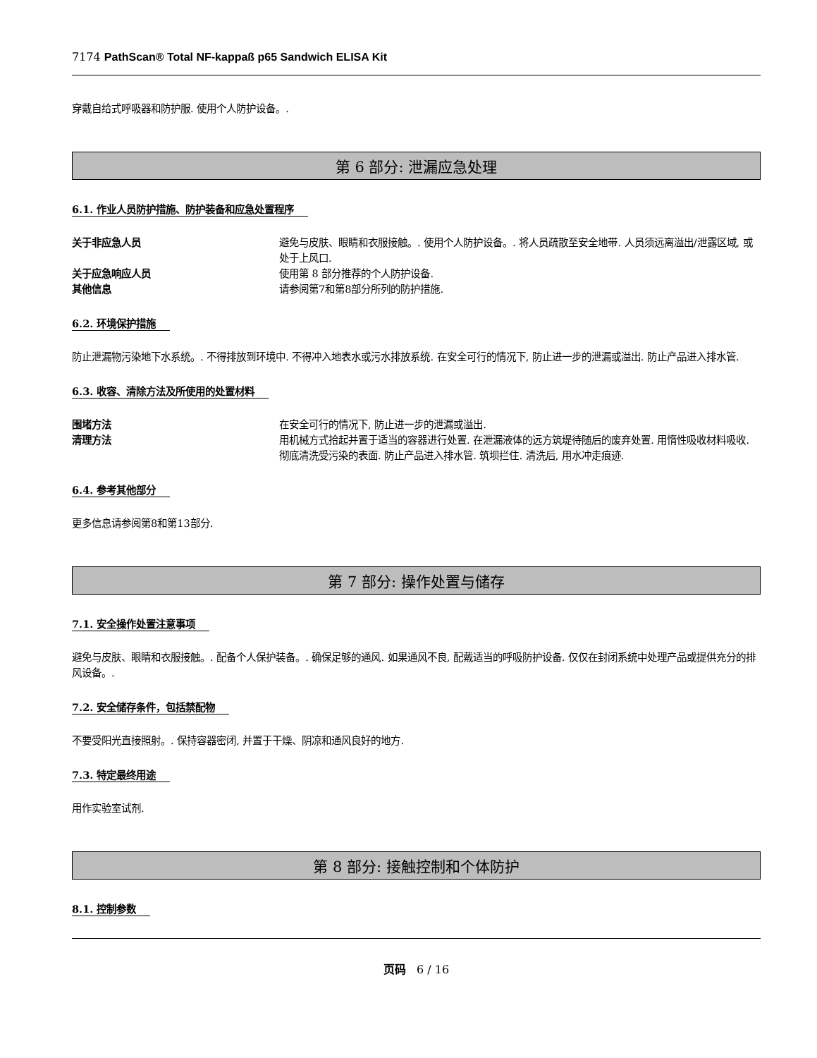7174 PathScan® Total NF-kappaß p65 Sandwich ELISA Kit
穿戴自给式呼吸器和防护服. 使用个人防护设备。.
第 6 部分: 泄漏应急处理
6.1. 作业人员防护措施、防护装备和应急处置程序
关于非应急人员 避免与皮肤、眼睛和衣服接触。. 使用个人防护设备。. 将人员疏散至安全地带. 人员须远离溢出/泄露区域, 或处于上风口.
关于应急响应人员 使用第 8 部分推荐的个人防护设备.
其他信息 请参阅第7和第8部分所列的防护措施.
6.2. 环境保护措施
防止泄漏物污染地下水系统。. 不得排放到环境中. 不得冲入地表水或污水排放系统. 在安全可行的情况下, 防止进一步的泄漏或溢出. 防止产品进入排水管.
6.3. 收容、清除方法及所使用的处置材料
围堵方法 在安全可行的情况下, 防止进一步的泄漏或溢出.
清理方法 用机械方式拾起并置于适当的容器进行处置. 在泄漏液体的远方筑堤待随后的废弃处置. 用惰性吸收材料吸收. 彻底清洗受污染的表面. 防止产品进入排水管. 筑坝拦住. 清洗后, 用水冲走痕迹.
6.4. 参考其他部分
更多信息请参阅第8和第13部分.
第 7 部分: 操作处置与储存
7.1. 安全操作处置注意事项
避免与皮肤、眼睛和衣服接触。. 配备个人保护装备。. 确保足够的通风. 如果通风不良, 配戴适当的呼吸防护设备. 仅仅在封闭系统中处理产品或提供充分的排风设备。.
7.2. 安全储存条件，包括禁配物
不要受阳光直接照射。. 保持容器密闭, 并置于干燥、阴凉和通风良好的地方.
7.3. 特定最终用途
用作实验室试剂.
第 8 部分: 接触控制和个体防护
8.1. 控制参数
页码 6 / 16